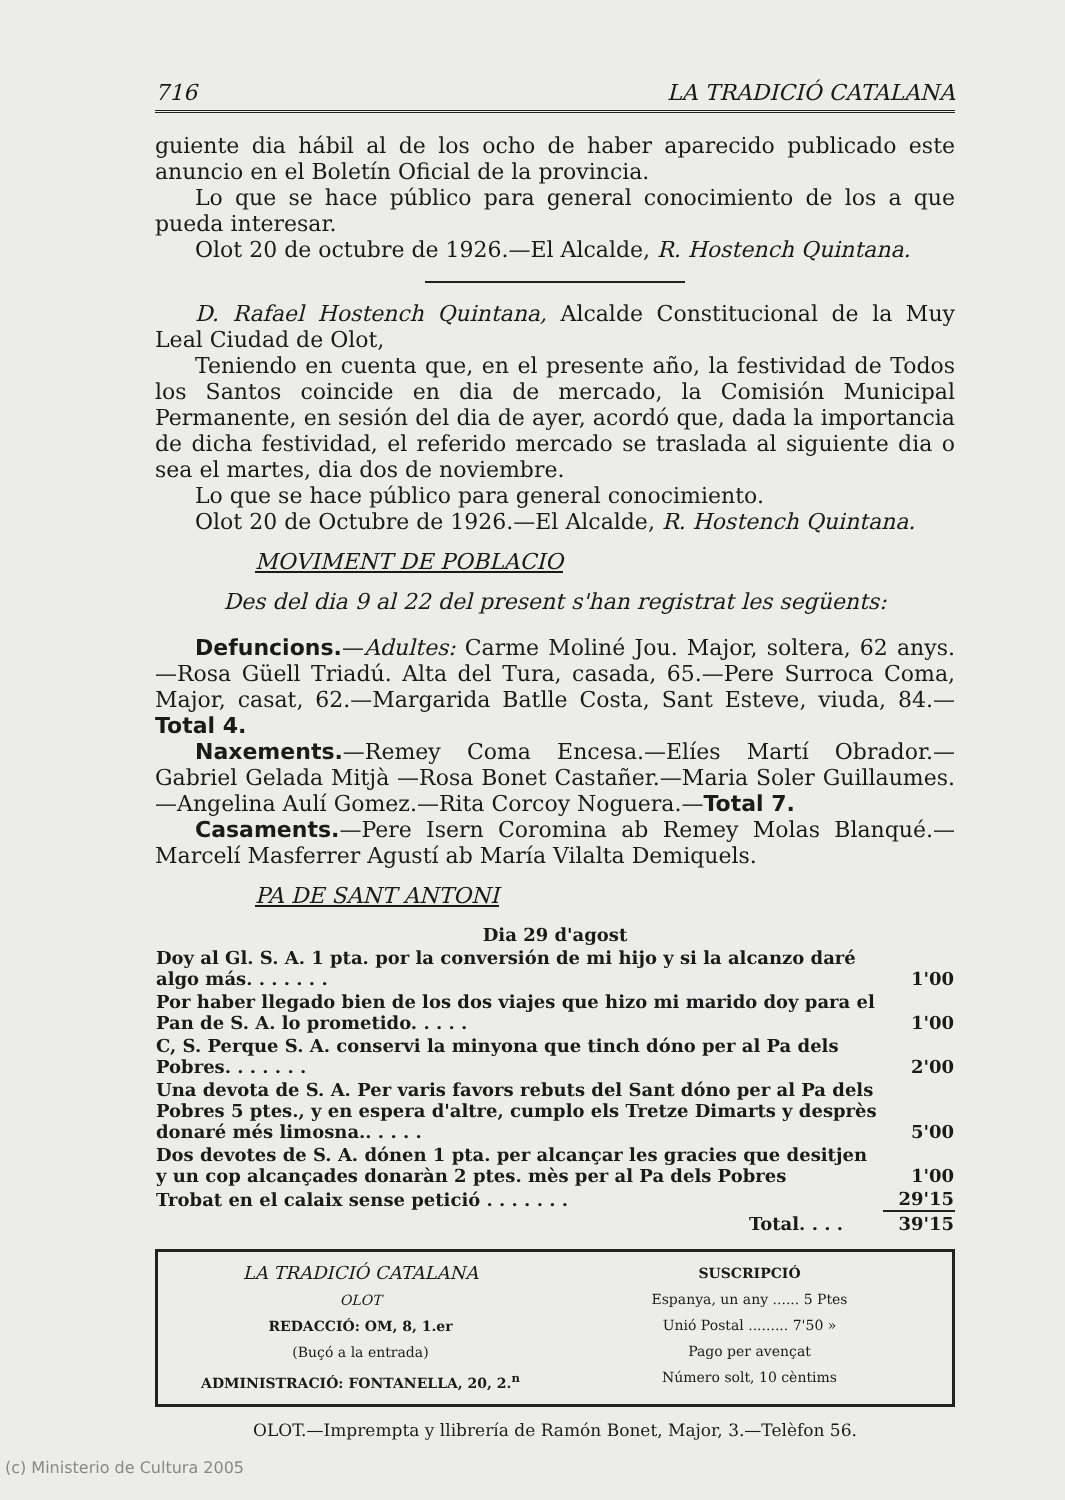716 LA TRADICIÓ CATALANA
guiente dia hábil al de los ocho de haber aparecido publicado este anuncio en el Boletín Oficial de la provincia.
Lo que se hace público para general conocimiento de los a que pueda interesar.
Olot 20 de octubre de 1926.—El Alcalde, R. Hostench Quintana.
D. Rafael Hostench Quintana, Alcalde Constitucional de la Muy Leal Ciudad de Olot,
Teniendo en cuenta que, en el presente año, la festividad de Todos los Santos coincide en dia de mercado, la Comisión Municipal Permanente, en sesión del dia de ayer, acordó que, dada la importancia de dicha festividad, el referido mercado se traslada al siguiente dia o sea el martes, dia dos de noviembre.
Lo que se hace público para general conocimiento.
Olot 20 de Octubre de 1926.—El Alcalde, R. Hostench Quintana.
MOVIMENT DE POBLACIO
Des del dia 9 al 22 del present s'han registrat les següents:
Defuncions.—Adultes: Carme Moliné Jou. Major, soltera, 62 anys.—Rosa Güell Triadú. Alta del Tura, casada, 65.—Pere Surroca Coma, Major, casat, 62.—Margarida Batlle Costa, Sant Esteve, viuda, 84.—Total 4.
Naxements.—Remey Coma Encesa.—Elíes Martí Obrador.—Gabriel Gelada Mitjà —Rosa Bonet Castañer.—Maria Soler Guillaumes.—Angelina Aulí Gomez.—Rita Corcoy Noguera.—Total 7.
Casaments.—Pere Isern Coromina ab Remey Molas Blanqué.—Marcelí Masferrer Agustí ab María Vilalta Demiquels.
PA DE SANT ANTONI
| Dia 29 d'agost | |
| Doy al Gl. S. A. 1 pta. por la conversión de mi hijo y si la alcanzo daré algo más. . . . . . . | 1'00 |
| Por haber llegado bien de los dos viajes que hizo mi marido doy para el Pan de S. A. lo prometido. . . . . | 1'00 |
| C, S. Perque S. A. conservi la minyona que tinch dóno per al Pa dels Pobres. . . . . . . | 2'00 |
| Una devota de S. A. Per varis favors rebuts del Sant dóno per al Pa dels Pobres 5 ptes., y en espera d'altre, cumplo els Tretze Dimarts y desprès donaré més limosna.. . . . . | 5'00 |
| Dos devotes de S. A. dónen 1 pta. per alcançar les gracies que desitjen y un cop alcançades donaràn 2 ptes. mès per al Pa dels Pobres | 1'00 |
| Trobat en el calaix sense petició . . . . . . . | 29'15 |
| Total. . . . | 39'15 |
LA TRADICIÓ CATALANA
OLOT
REDACCIÓ: OM, 8, 1.er
(Buçó a la entrada)
ADMINISTRACIÓ: FONTANELLA, 20, 2.<sup>n</sup>
SUSCRIPCIÓ
Espanya, un any ...... 5 Ptes
Unió Postal ......... 7'50 »
Pago per avençat
Número solt, 10 cèntims
OLOT.—Imprempta y llibrería de Ramón Bonet, Major, 3.—Telèfon 56.
(c) Ministerio de Cultura 2005